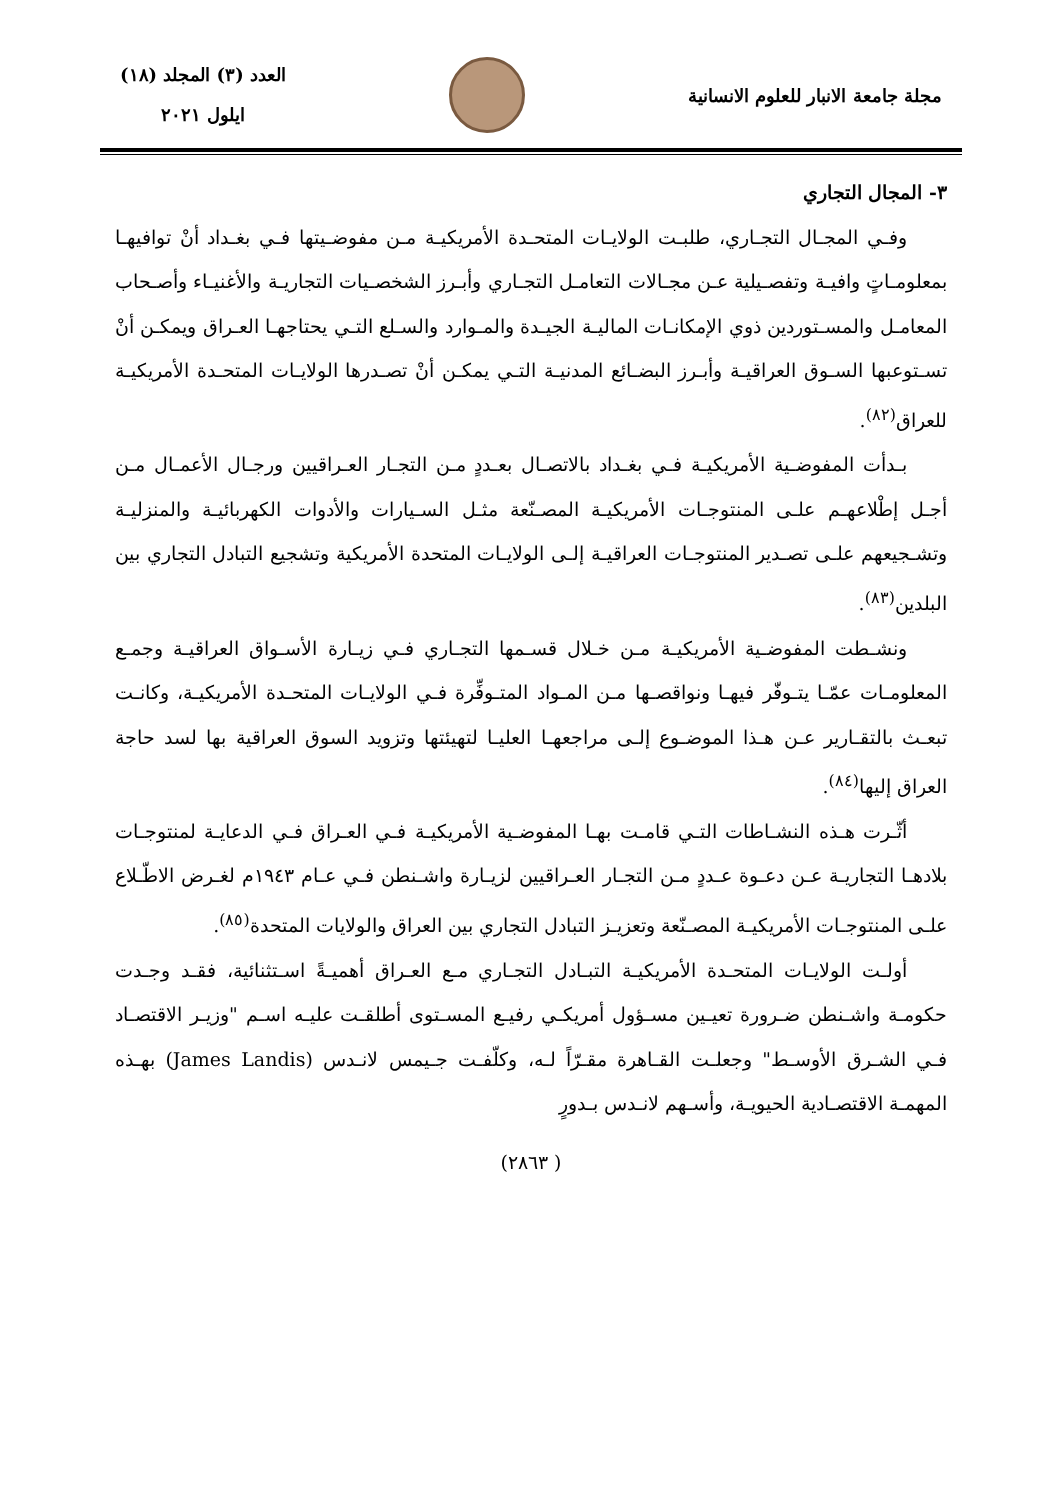مجلة جامعة الانبار للعلوم الانسانية
العدد (٣) المجلد (١٨)
ايلول ٢٠٢١
٣- المجال التجاري
وفـي المجـال التجـاري، طلبـت الولايـات المتحـدة الأمريكيـة مـن مفوضـيتها فـي بغـداد أنْ توافيهـا بمعلومـاتٍ وافيـة وتفصـيلية عـن مجـالات التعامـل التجـاري وأبـرز الشخصـيات التجاريـة والأغنيـاء وأصـحاب المعامـل والمسـتوردين ذوي الإمكانـات الماليـة الجيـدة والمـوارد والسـلع التـي يحتاجهـا العـراق ويمكـن أنْ تسـتوعبها السـوق العراقيـة وأبـرز البضـائع المدنيـة التـي يمكـن أنْ تصـدرها الولايـات المتحـدة الأمريكيـة للعراق<sup>(٨٢)</sup>.
بـدأت المفوضـية الأمريكيـة فـي بغـداد بالاتصـال بعـددٍ مـن التجـار العـراقيين ورجـال الأعمـال مـن أجـل إطْلاعهـم علـى المنتوجـات الأمريكيـة المصـنّعة مثـل السـيارات والأدوات الكهربائيـة والمنزليـة وتشـجيعهم علـى تصـدير المنتوجـات العراقيـة إلـى الولايـات المتحدة الأمريكية وتشجيع التبادل التجاري بين البلدين<sup>(٨٣)</sup>.
ونشـطت المفوضـية الأمريكيـة مـن خـلال قسـمها التجـاري فـي زيـارة الأسـواق العراقيـة وجمـع المعلومـات عمّـا يتـوفّر فيهـا ونواقصـها مـن المـواد المتـوفِّرة فـي الولايـات المتحـدة الأمريكيـة، وكانـت تبعـث بالتقـارير عـن هـذا الموضـوع إلـى مراجعهـا العليـا لتهيئتها وتزويد السوق العراقية بها لسد حاجة العراق إليها<sup>(٨٤)</sup>.
أثّـرت هـذه النشـاطات التـي قامـت بهـا المفوضـية الأمريكيـة فـي العـراق فـي الدعايـة لمنتوجـات بلادهـا التجاريـة عـن دعـوة عـددٍ مـن التجـار العـراقيين لزيـارة واشـنطن فـي عـام ١٩٤٣م لغـرض الاطّـلاع علـى المنتوجـات الأمريكيـة المصـنّعة وتعزيـز التبادل التجاري بين العراق والولايات المتحدة<sup>(٨٥)</sup>.
أولـت الولايـات المتحـدة الأمريكيـة التبـادل التجـاري مـع العـراق أهميـةً اسـتثنائية، فقـد وجـدت حكومـة واشـنطن ضـرورة تعيـين مسـؤول أمريكـي رفيـع المسـتوى أطلقـت عليـه اسـم "وزيـر الاقتصـاد فـي الشـرق الأوسـط" وجعلـت القـاهرة مقـرّاً لـه، وكلّفـت جـيمس لانـدس (James Landis) بهـذه المهمـة الاقتصـادية الحيويـة، وأسـهم لانـدس بـدورٍ
( ٢٨٦٣)